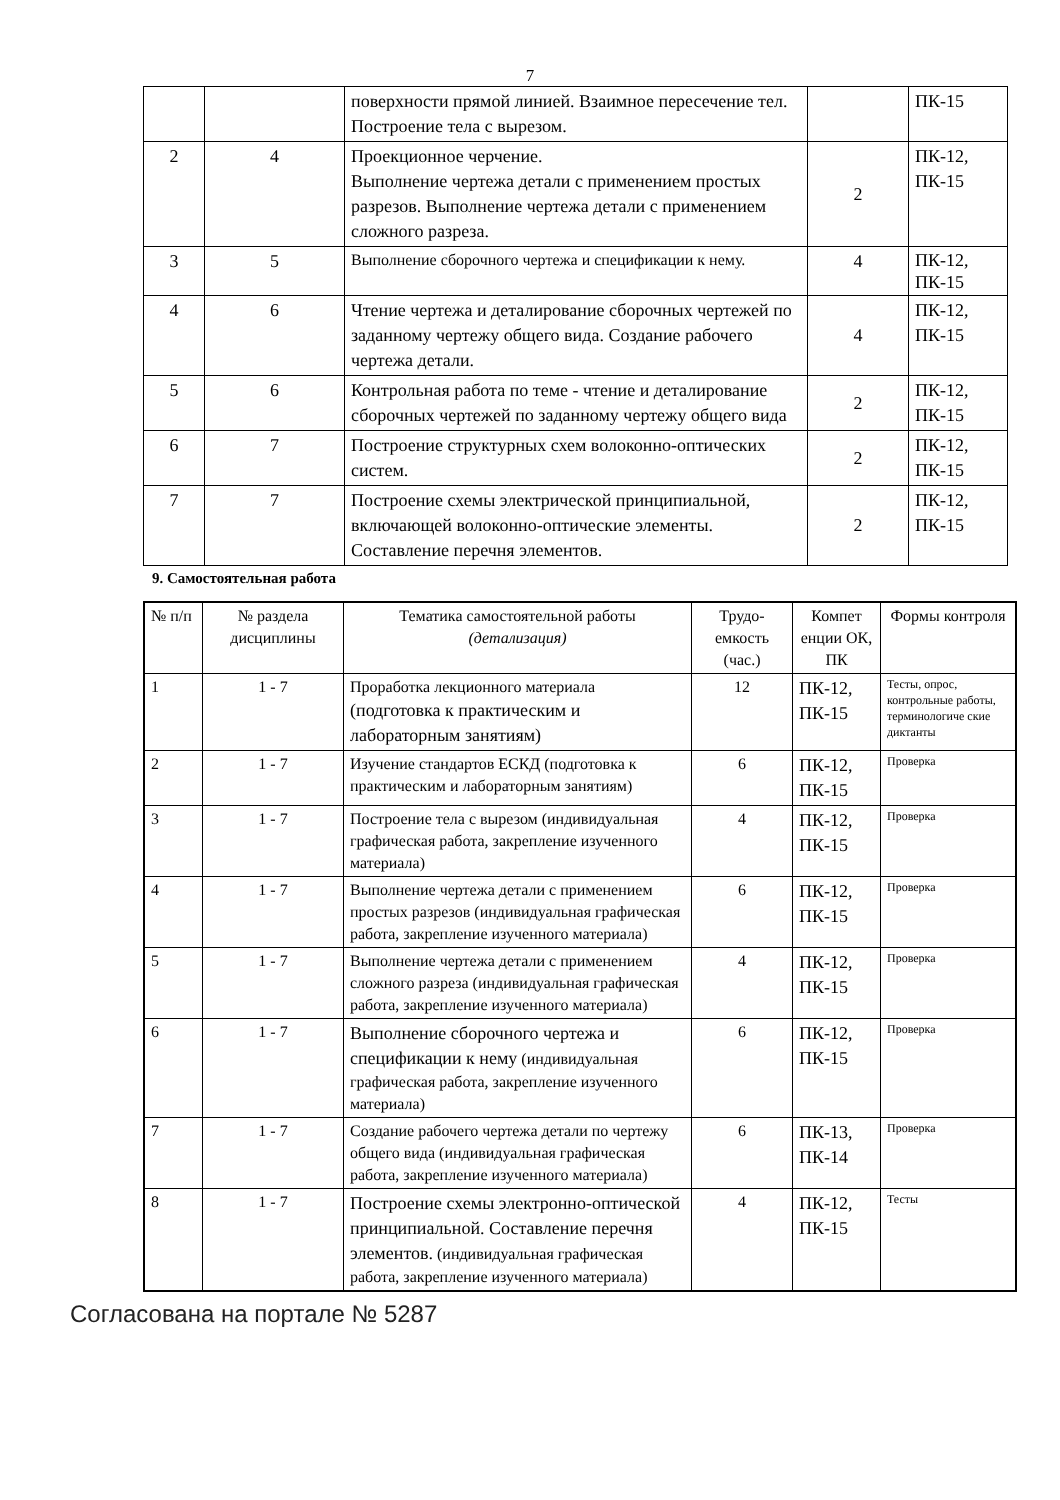7
| | | поверхности прямой линией. Взаимное пересечение тел. Построение тела с вырезом. | | ПК-15 |
| 2 | 4 | Проекционное черчение. Выполнение чертежа детали с применением простых разрезов. Выполнение чертежа детали с применением сложного разреза. | 2 | ПК-12, ПК-15 |
| 3 | 5 | Выполнение сборочного чертежа и спецификации к нему. | 4 | ПК-12, ПК-15 |
| 4 | 6 | Чтение чертежа и деталирование сборочных чертежей по заданному чертежу общего вида. Создание рабочего чертежа детали. | 4 | ПК-12, ПК-15 |
| 5 | 6 | Контрольная работа по теме - чтение и деталирование сборочных чертежей по заданному чертежу общего вида | 2 | ПК-12, ПК-15 |
| 6 | 7 | Построение структурных схем волоконно-оптических систем. | 2 | ПК-12, ПК-15 |
| 7 | 7 | Построение схемы электрической принципиальной, включающей волоконно-оптические элементы. Составление перечня элементов. | 2 | ПК-12, ПК-15 |
9. Самостоятельная работа
| № п/п | № раздела дисциплины | Тематика самостоятельной работы (детализация) | Трудо-емкость (час.) | Компет енции ОК, ПК | Формы контроля |
| --- | --- | --- | --- | --- | --- |
| 1 | 1 - 7 | Проработка лекционного материала (подготовка к практическим и лабораторным занятиям) | 12 | ПК-12, ПК-15 | Тесты, опрос, контрольные работы, терминологиче ские диктанты |
| 2 | 1 - 7 | Изучение стандартов ЕСКД (подготовка к практическим и лабораторным занятиям) | 6 | ПК-12, ПК-15 | Проверка |
| 3 | 1 - 7 | Построение тела с вырезом (индивидуальная графическая работа, закрепление изученного материала) | 4 | ПК-12, ПК-15 | Проверка |
| 4 | 1 - 7 | Выполнение чертежа детали с применением простых разрезов (индивидуальная графическая работа, закрепление изученного материала) | 6 | ПК-12, ПК-15 | Проверка |
| 5 | 1 - 7 | Выполнение чертежа детали с применением сложного разреза (индивидуальная графическая работа, закрепление изученного материала) | 4 | ПК-12, ПК-15 | Проверка |
| 6 | 1 - 7 | Выполнение сборочного чертежа и спецификации к нему (индивидуальная графическая работа, закрепление изученного материала) | 6 | ПК-12, ПК-15 | Проверка |
| 7 | 1 - 7 | Создание рабочего чертежа детали по чертежу общего вида (индивидуальная графическая работа, закрепление изученного материала) | 6 | ПК-13, ПК-14 | Проверка |
| 8 | 1 - 7 | Построение схемы электронно-оптической принципиальной. Составление перечня элементов. (индивидуальная графическая работа, закрепление изученного материала) | 4 | ПК-12, ПК-15 | Тесты |
Согласована на портале № 5287